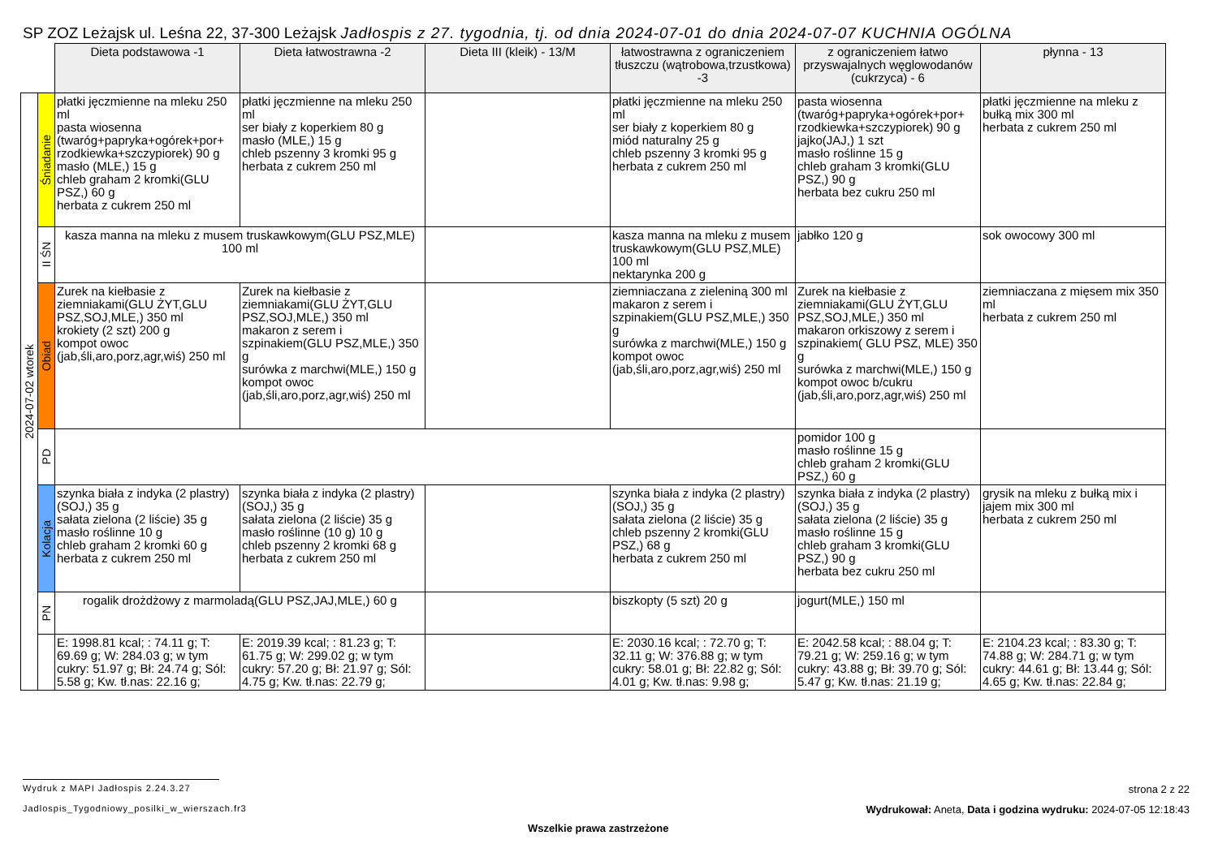SP ZOZ Leżajsk ul. Leśna 22, 37-300 Leżajsk Jadłospis z 27. tygodnia, tj. od dnia 2024-07-01 do dnia 2024-07-07 KUCHNIA OGÓLNA
| | | Dieta podstawowa -1 | Dieta łatwostrawna -2 | Dieta III (kleik) - 13/M | łatwostrawna z ograniczeniem tłuszczu (wątrobowa,trzustkowa) -3 | z ograniczeniem łatwo przyswajalnych węglowodanów (cukrzyca) - 6 | płynna - 13 |
| --- | --- | --- | --- | --- | --- | --- | --- |
| 2024-07-02 wtorek | Śniadanie | płatki jęczmienne na mleku 250 ml pasta wiosenna (twaróg+papryka+ogórek+por+ rzodkiewka+szczypiorek) 90 g masło (MLE,) 15 g chleb graham 2 kromki(GLU PSZ,) 60 g herbata z cukrem 250 ml | płatki jęczmienne na mleku 250 ml ser biały z koperkiem 80 g masło (MLE,) 15 g chleb pszenny 3 kromki 95 g herbata z cukrem 250 ml | | płatki jęczmienne na mleku 250 ml ser biały z koperkiem 80 g miód naturalny 25 g chleb pszenny 3 kromki 95 g herbata z cukrem 250 ml | pasta wiosenna (twaróg+papryka+ogórek+por+ rzodkiewka+szczypiorek) 90 g jajko(JAJ,) 1 szt masło roślinne 15 g chleb graham 3 kromki(GLU PSZ,) 90 g herbata bez cukru 250 ml | płatki jęczmienne na mleku z bułką mix 300 ml herbata z cukrem 250 ml |
| | II ŚN | kasza manna na mleku z musem truskawkowym(GLU PSZ,MLE) 100 ml | | | kasza manna na mleku z musem truskawkowym(GLU PSZ,MLE) 100 ml nektarynka 200 g | jabłko 120 g | sok owocowy 300 ml |
| | Obiad | Zurek na kiełbasie z ziemniakami(GLU ŻYT,GLU PSZ,SOJ,MLE,) 350 ml krokiety (2 szt) 200 g kompot owoc (jab,śli,aro,porz,agr,wiś) 250 ml | Zurek na kiełbasie z ziemniakami(GLU ŻYT,GLU PSZ,SOJ,MLE,) 350 ml makaron z serem i szpinakiem(GLU PSZ,MLE,) 350 g surówka z marchwi(MLE,) 150 g kompot owoc (jab,śli,aro,porz,agr,wiś) 250 ml | | ziemniaczana z zieleniną 300 ml makaron z serem i szpinakiem(GLU PSZ,MLE,) 350 g surówka z marchwi(MLE,) 150 g kompot owoc (jab,śli,aro,porz,agr,wiś) 250 ml | Zurek na kiełbasie z ziemniakami(GLU ŻYT,GLU PSZ,SOJ,MLE,) 350 ml makaron orkiszowy z serem i szpinakiem( GLU PSZ, MLE) 350 g surówka z marchwi(MLE,) 150 g kompot owoc b/cukru (jab,śli,aro,porz,agr,wiś) 250 ml | ziemniaczana z mięsem mix 350 ml herbata z cukrem 250 ml |
| | PD | | | | | pomidor 100 g masło roślinne 15 g chleb graham 2 kromki(GLU PSZ,) 60 g | |
| | Kolacja | szynka biała z indyka (2 plastry)(SOJ,) 35 g sałata zielona (2 liście) 35 g masło roślinne 10 g chleb graham 2 kromki 60 g herbata z cukrem 250 ml | szynka biała z indyka (2 plastry)(SOJ,) 35 g sałata zielona (2 liście) 35 g masło roślinne (10 g) 10 g chleb pszenny 2 kromki 68 g herbata z cukrem 250 ml | | szynka biała z indyka (2 plastry)(SOJ,) 35 g sałata zielona (2 liście) 35 g chleb pszenny 2 kromki(GLU PSZ,) 68 g herbata z cukrem 250 ml | szynka biała z indyka (2 plastry)(SOJ,) 35 g sałata zielona (2 liście) 35 g masło roślinne 15 g chleb graham 3 kromki(GLU PSZ,) 90 g herbata bez cukru 250 ml | grysik na mleku z bułką mix i jajem mix 300 ml herbata z cukrem 250 ml |
| | PN | rogalik drożdżowy z marmoladą(GLU PSZ,JAJ,MLE,) 60 g | | | biszkopty (5 szt) 20 g | jogurt(MLE,) 150 ml | |
| | | E: 1998.81 kcal; : 74.11 g; T: 69.69 g; W: 284.03 g; w tym cukry: 51.97 g; Bł: 24.74 g; Sól: 5.58 g; Kw. tł.nas: 22.16 g; | E: 2019.39 kcal; : 81.23 g; T: 61.75 g; W: 299.02 g; w tym cukry: 57.20 g; Bł: 21.97 g; Sól: 4.75 g; Kw. tł.nas: 22.79 g; | | E: 2030.16 kcal; : 72.70 g; T: 32.11 g; W: 376.88 g; w tym cukry: 58.01 g; Bł: 22.82 g; Sól: 4.01 g; Kw. tł.nas: 9.98 g; | E: 2042.58 kcal; : 88.04 g; T: 79.21 g; W: 259.16 g; w tym cukry: 43.88 g; Bł: 39.70 g; Sól: 5.47 g; Kw. tł.nas: 21.19 g; | E: 2104.23 kcal; : 83.30 g; T: 74.88 g; W: 284.71 g; w tym cukry: 44.61 g; Bł: 13.44 g; Sól: 4.65 g; Kw. tł.nas: 22.84 g; |
Wydruk z MAPI Jadłospis 2.24.3.27
strona 2 z 22
Jadlospis_Tygodniowy_posilki_w_wierszach.fr3
Wydrukował: Aneta, Data i godzina wydruku: 2024-07-05 12:18:43
Wszelkie prawa zastrzeżone